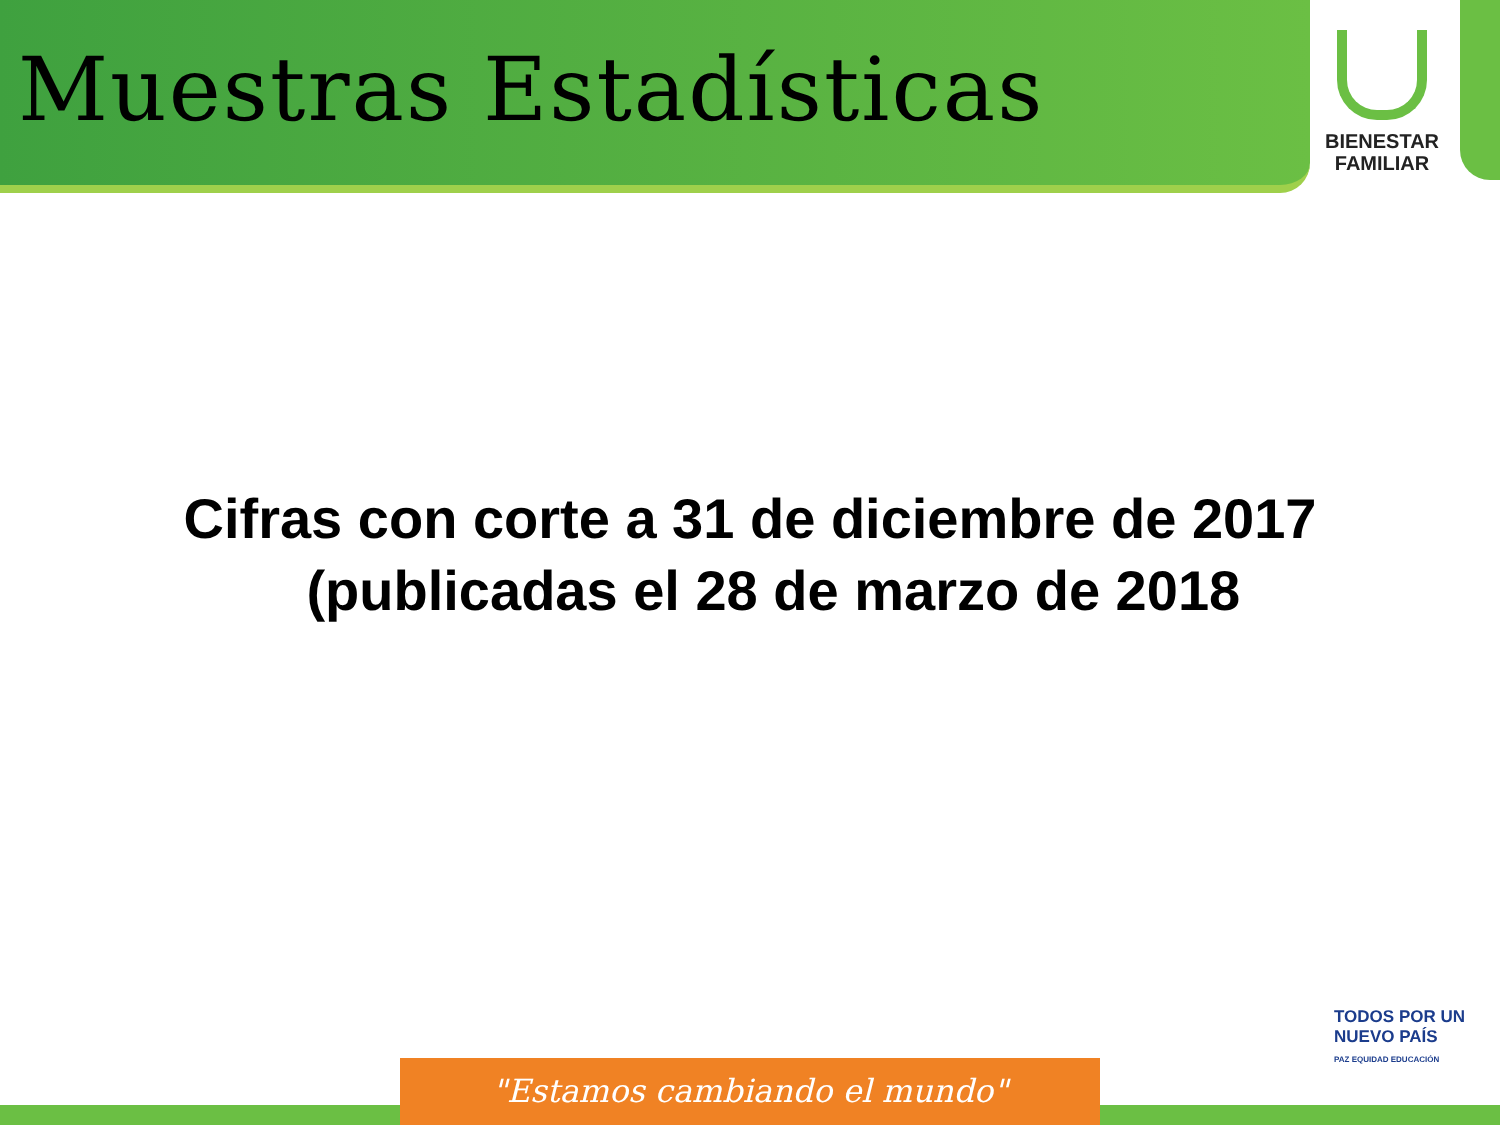Muestras Estadísticas
BIENESTAR
FAMILIAR
Cifras con corte a 31 de diciembre de 2017
(publicadas el 28 de marzo de 2018
TODOS POR UN
NUEVO PAÍS
PAZ EQUIDAD EDUCACIÓN
"Estamos cambiando el mundo"